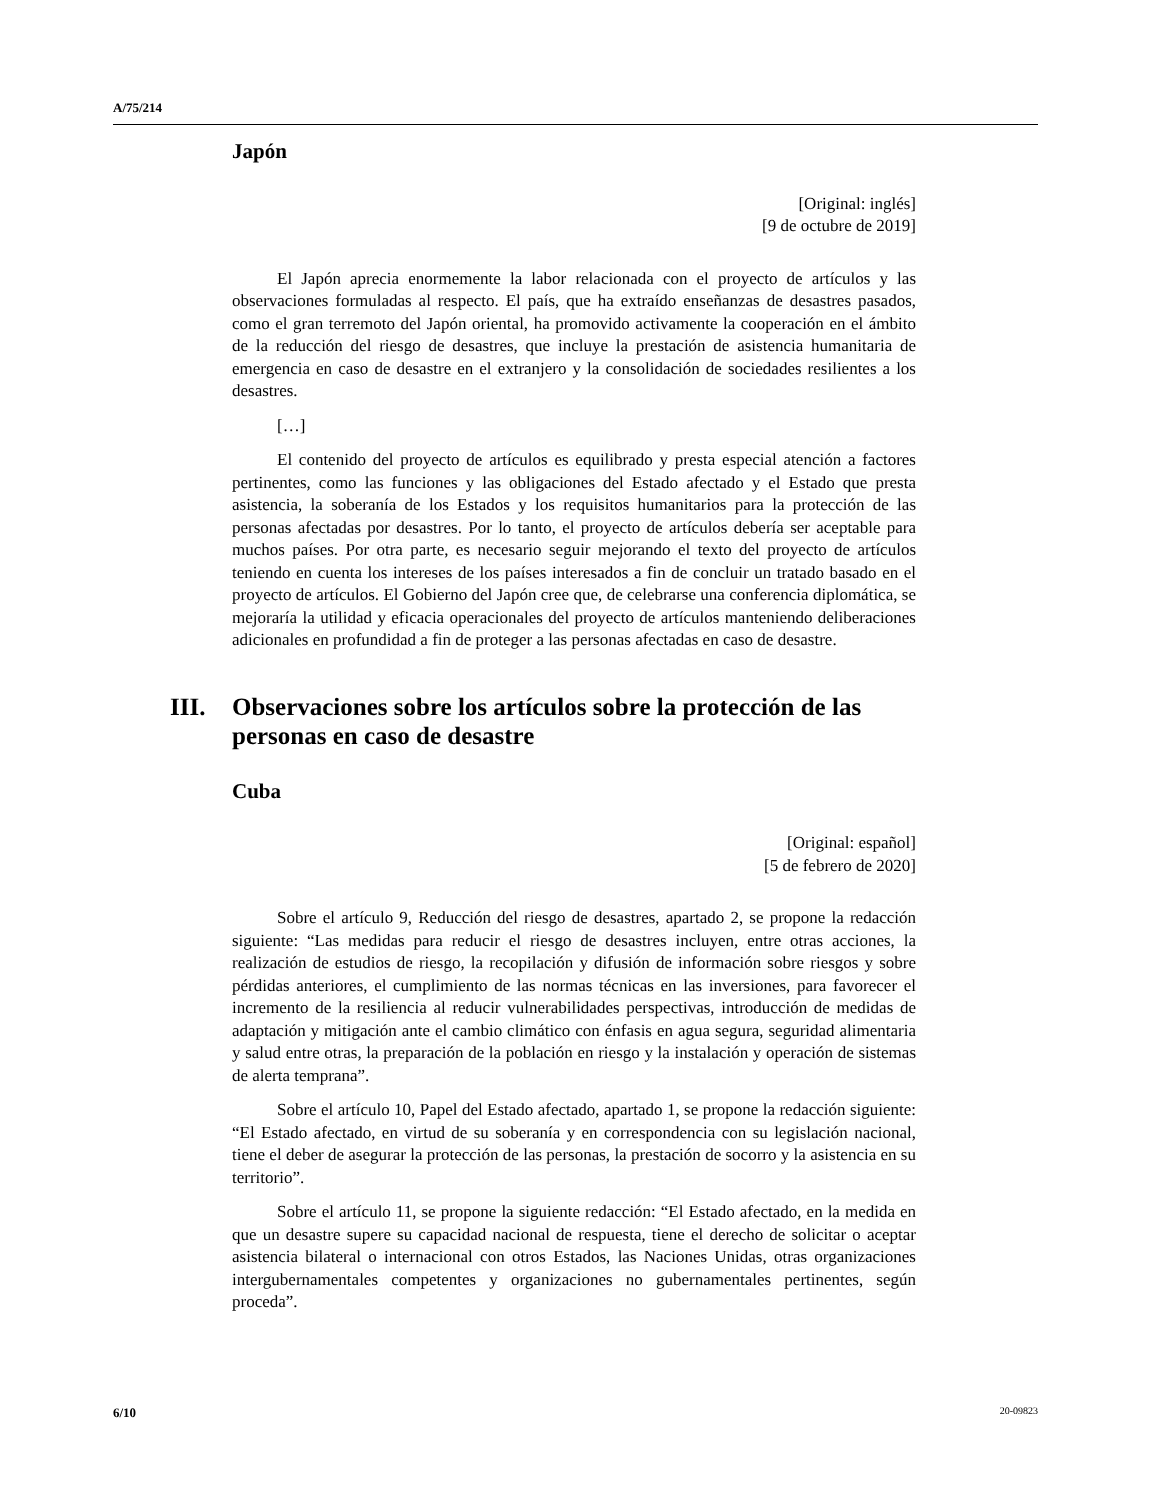A/75/214
Japón
[Original: inglés]
[9 de octubre de 2019]
El Japón aprecia enormemente la labor relacionada con el proyecto de artículos y las observaciones formuladas al respecto. El país, que ha extraído enseñanzas de desastres pasados, como el gran terremoto del Japón oriental, ha promovido activamente la cooperación en el ámbito de la reducción del riesgo de desastres, que incluye la prestación de asistencia humanitaria de emergencia en caso de desastre en el extranjero y la consolidación de sociedades resilientes a los desastres.
[…]
El contenido del proyecto de artículos es equilibrado y presta especial atención a factores pertinentes, como las funciones y las obligaciones del Estado afectado y el Estado que presta asistencia, la soberanía de los Estados y los requisitos humanitarios para la protección de las personas afectadas por desastres. Por lo tanto, el proyecto de artículos debería ser aceptable para muchos países. Por otra parte, es necesario seguir mejorando el texto del proyecto de artículos teniendo en cuenta los intereses de los países interesados a fin de concluir un tratado basado en el proyecto de artículos. El Gobierno del Japón cree que, de celebrarse una conferencia diplomática, se mejoraría la utilidad y eficacia operacionales del proyecto de artículos manteniendo deliberaciones adicionales en profundidad a fin de proteger a las personas afectadas en caso de desastre.
III. Observaciones sobre los artículos sobre la protección de las personas en caso de desastre
Cuba
[Original: español]
[5 de febrero de 2020]
Sobre el artículo 9, Reducción del riesgo de desastres, apartado 2, se propone la redacción siguiente: “Las medidas para reducir el riesgo de desastres incluyen, entre otras acciones, la realización de estudios de riesgo, la recopilación y difusión de información sobre riesgos y sobre pérdidas anteriores, el cumplimiento de las normas técnicas en las inversiones, para favorecer el incremento de la resiliencia al reducir vulnerabilidades perspectivas, introducción de medidas de adaptación y mitigación ante el cambio climático con énfasis en agua segura, seguridad alimentaria y salud entre otras, la preparación de la población en riesgo y la instalación y operación de sistemas de alerta temprana”.
Sobre el artículo 10, Papel del Estado afectado, apartado 1, se propone la redacción siguiente: “El Estado afectado, en virtud de su soberanía y en correspondencia con su legislación nacional, tiene el deber de asegurar la protección de las personas, la prestación de socorro y la asistencia en su territorio”.
Sobre el artículo 11, se propone la siguiente redacción: “El Estado afectado, en la medida en que un desastre supere su capacidad nacional de respuesta, tiene el derecho de solicitar o aceptar asistencia bilateral o internacional con otros Estados, las Naciones Unidas, otras organizaciones intergubernamentales competentes y organizaciones no gubernamentales pertinentes, según proceda”.
6/10 20-09823